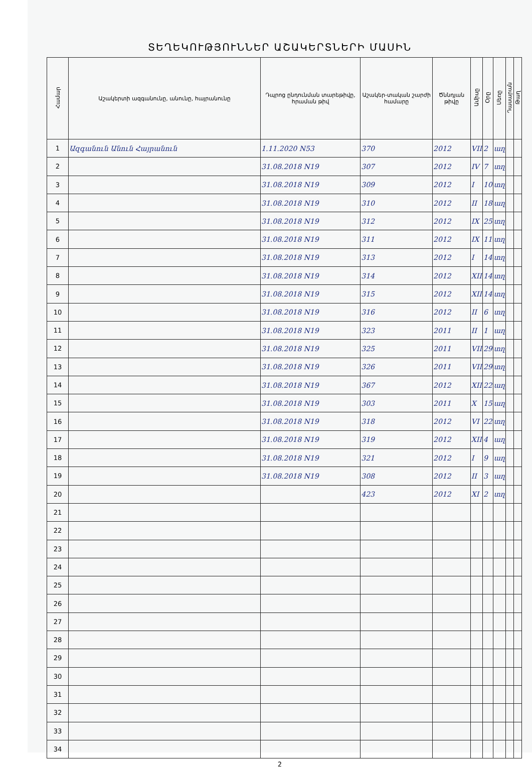ՏԵՂԵԿՈՒԹՅՈՒՆՆԵՐ ԱՇԱԿԵՐՏՆԵՐԻ ՄԱՍԻՆ
| Համար | Աշակերտի ազգանունը, անունը, հայրանունը | Դպրոց ընդունման տարեթիվը, հրաման թիվ | Աշակեր-տական շարժի համարը | Ծննդյան թիվը | Ամիսը | Օրը | Սեռը | Դասարան | Թաղ |
| --- | --- | --- | --- | --- | --- | --- | --- | --- | --- |
| 1 | Ազգանուն Անուն Հայրանուն | 1.11.2020 N53 | 370 | 2012 | VII | 2 | աղ | | |
| 2 | | 31.08.2018 N19 | 307 | 2012 | IV | 7 | տղ | | |
| 3 | | 31.08.2018 N19 | 309 | 2012 | I | 10 | տղ | | |
| 4 | | 31.08.2018 N19 | 310 | 2012 | II | 18 | աղ | | |
| 5 | | 31.08.2018 N19 | 312 | 2012 | IX | 25 | տղ | | |
| 6 | | 31.08.2018 N19 | 311 | 2012 | IX | 11 | տղ | | |
| 7 | | 31.08.2018 N19 | 313 | 2012 | I | 14 | տղ | | |
| 8 | | 31.08.2018 N19 | 314 | 2012 | XII | 14 | տղ | | |
| 9 | | 31.08.2018 N19 | 315 | 2012 | XII | 14 | տղ | | |
| 10 | | 31.08.2018 N19 | 316 | 2012 | II | 6 | տղ | | |
| 11 | | 31.08.2018 N19 | 323 | 2011 | II | 1 | աղ | | |
| 12 | | 31.08.2018 N19 | 325 | 2011 | VII | 29 | տղ | | |
| 13 | | 31.08.2018 N19 | 326 | 2011 | VII | 29 | տղ | | |
| 14 | | 31.08.2018 N19 | 367 | 2012 | XII | 22 | աղ | | |
| 15 | | 31.08.2018 N19 | 303 | 2011 | X | 15 | աղ | | |
| 16 | | 31.08.2018 N19 | 318 | 2012 | VI | 22 | տղ | | |
| 17 | | 31.08.2018 N19 | 319 | 2012 | XII | 4 | աղ | | |
| 18 | | 31.08.2018 N19 | 321 | 2012 | I | 9 | աղ | | |
| 19 | | 31.08.2018 N19 | 308 | 2012 | II | 3 | աղ | | |
| 20 | | | 423 | 2012 | XI | 2 | տղ | | |
| 21 | | | | | | | | | |
| 22 | | | | | | | | | |
| 23 | | | | | | | | | |
| 24 | | | | | | | | | |
| 25 | | | | | | | | | |
| 26 | | | | | | | | | |
| 27 | | | | | | | | | |
| 28 | | | | | | | | | |
| 29 | | | | | | | | | |
| 30 | | | | | | | | | |
| 31 | | | | | | | | | |
| 32 | | | | | | | | | |
| 33 | | | | | | | | | |
| 34 | | | | | | | | | |
2